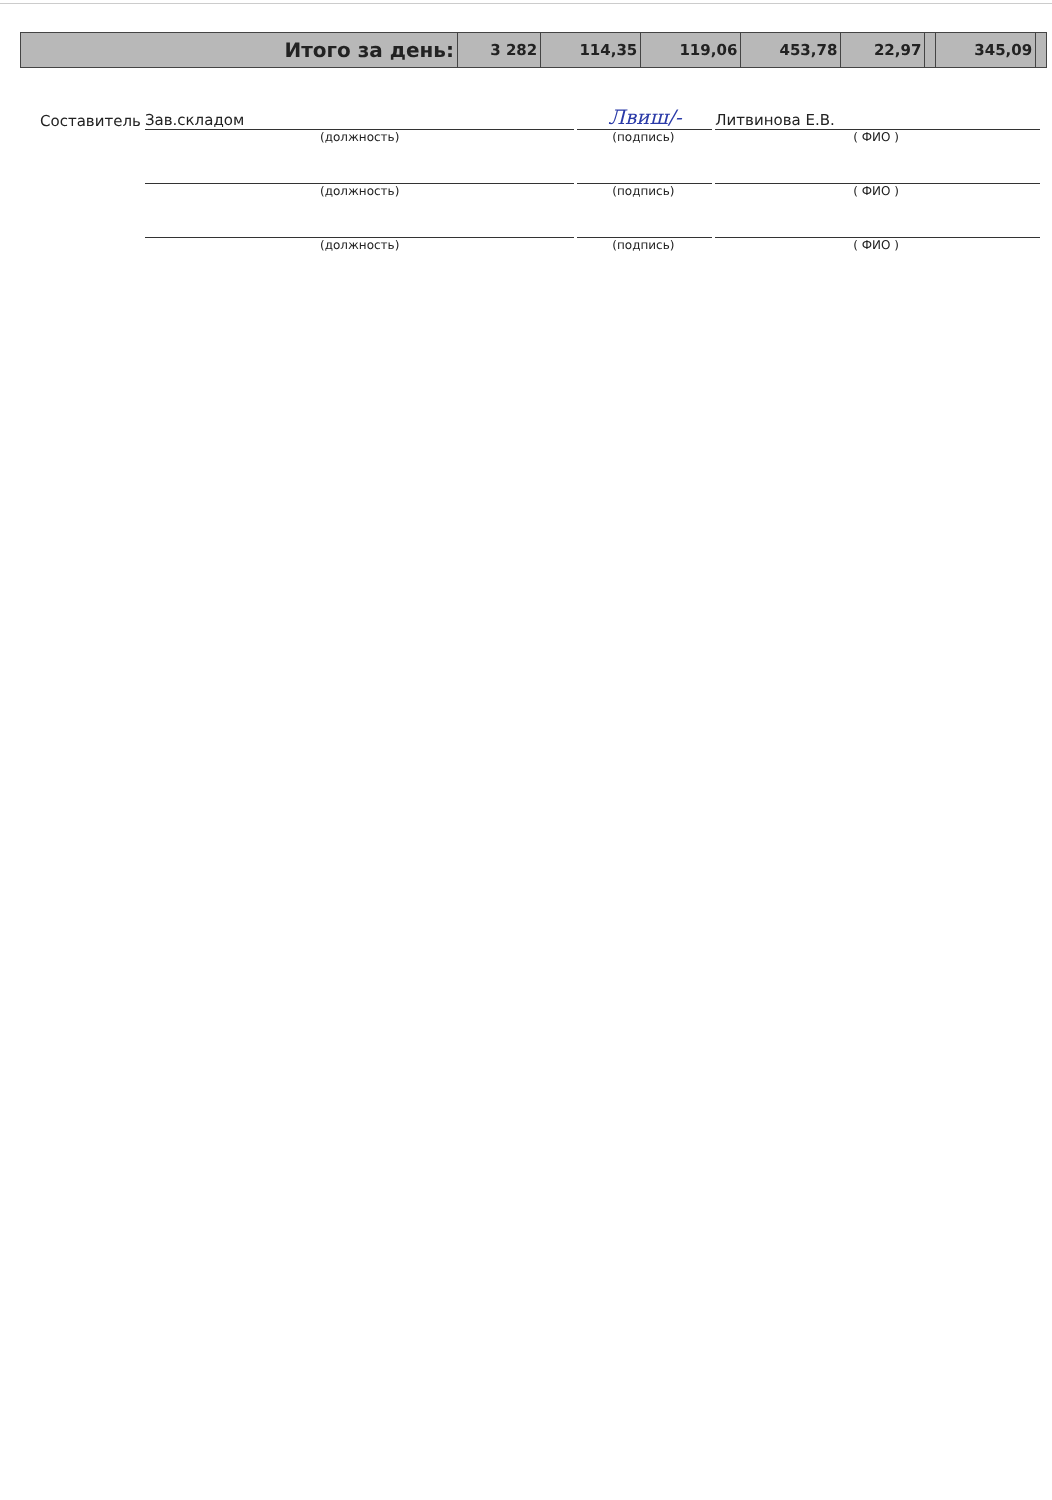| Итого за день: | 3 282 | 114,35 | 119,06 | 453,78 | 22,97 | | 345,09 | |
Составитель
Зав.складом
Лвиш/-
Литвинова Е.В.
(должность) (подпись) ( ФИО )
(должность) (подпись) ( ФИО )
(должность) (подпись) ( ФИО )